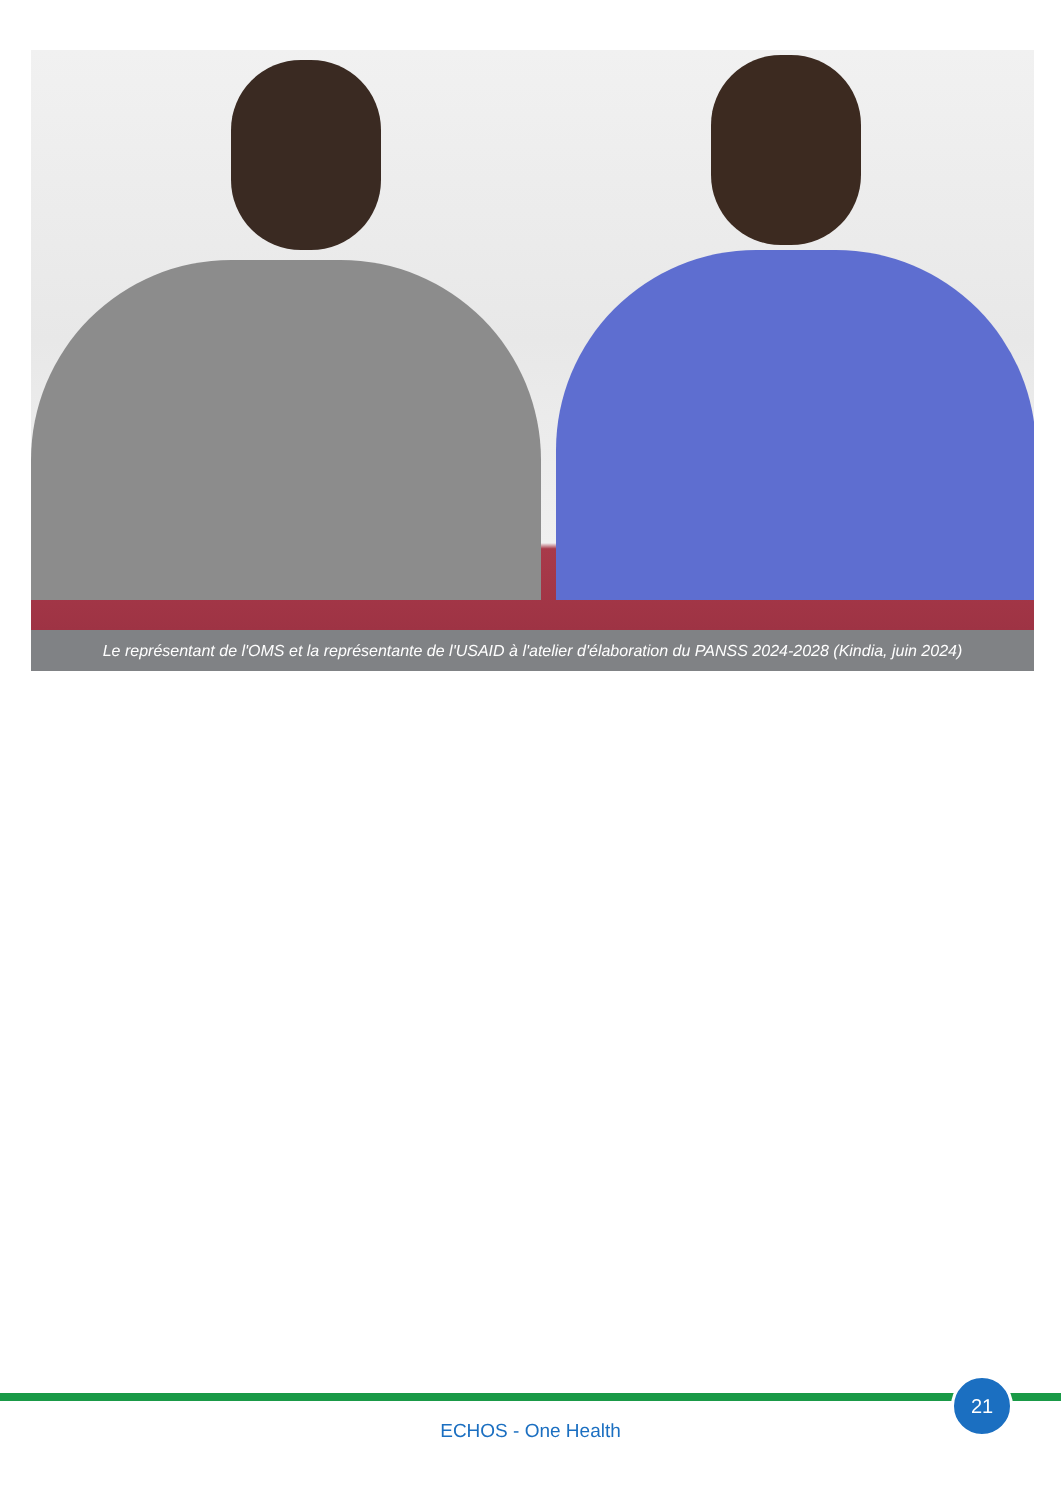Le représentant de l'OMS et la représentante de l'USAID à l'atelier d'élaboration du PANSS 2024-2028 (Kindia, juin 2024)
21
ECHOS - One Health